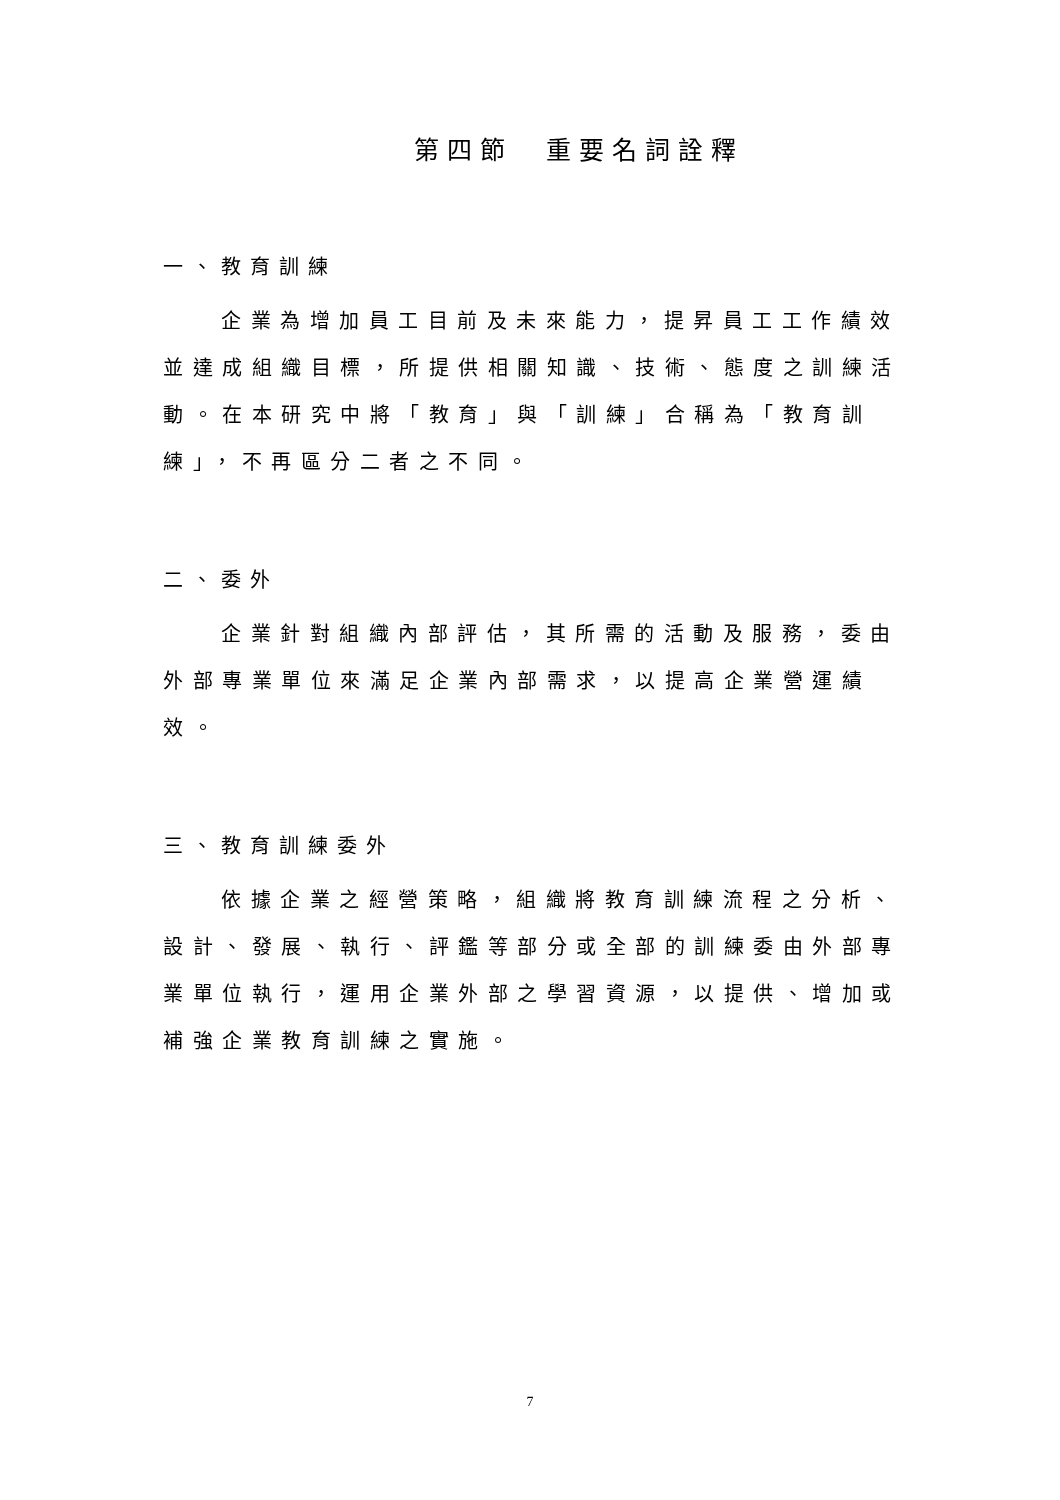第四節　重要名詞詮釋
一、教育訓練
企業為增加員工目前及未來能力，提昇員工工作績效並達成組織目標，所提供相關知識、技術、態度之訓練活動。在本研究中將「教育」與「訓練」合稱為「教育訓練」，不再區分二者之不同。
二、委外
企業針對組織內部評估，其所需的活動及服務，委由外部專業單位來滿足企業內部需求，以提高企業營運績效。
三、教育訓練委外
依據企業之經營策略，組織將教育訓練流程之分析、設計、發展、執行、評鑑等部分或全部的訓練委由外部專業單位執行，運用企業外部之學習資源，以提供、增加或補強企業教育訓練之實施。
7